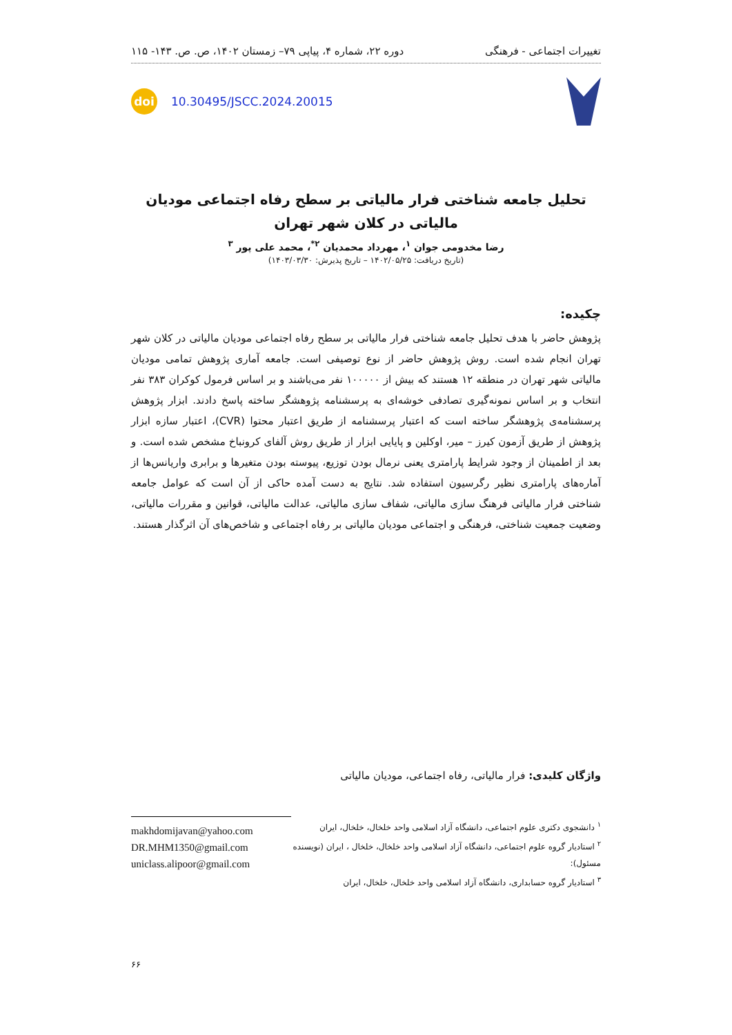تغییرات اجتماعی - فرهنگی دوره ۲۲، شماره ۴، پیاپی ۷۹– زمستان ۱۴۰۲، ص. ص. ۱۴۳- ۱۱۵
doi
10.30495/JSCC.2024.20015
تحلیل جامعه شناختی فرار مالیاتی بر سطح رفاه اجتماعی مودیان مالیاتی در کلان شهر تهران
رضا مخدومی جوان <sup>۱</sup>، مهرداد محمدیان <sup>۲*</sup>، محمد علی پور <sup>۳</sup>
(تاریخ دریافت: ۱۴۰۲/۰۵/۲۵ – تاریخ پذیرش: ۱۴۰۳/۰۳/۳۰)
چکیده:
پژوهش حاضر با هدف تحلیل جامعه شناختی فرار مالیاتی بر سطح رفاه اجتماعی مودیان مالیاتی در کلان شهر تهران انجام شده است. روش پژوهش حاضر از نوع توصیفی است. جامعه آماری پژوهش تمامی مودیان مالیاتی شهر تهران در منطقه ۱۲ هستند که بیش از ۱۰۰۰۰۰ نفر می‌باشند و بر اساس فرمول کوکران ۳۸۳ نفر انتخاب و بر اساس نمونه‌گیری تصادفی خوشه‌ای به پرسشنامه پژوهشگر ساخته پاسخ دادند. ابزار پژوهش پرسشنامه‌ی پژوهشگر ساخته است که اعتبار پرسشنامه از طریق اعتبار محتوا (CVR)، اعتبار سازه ابزار پژوهش از طریق آزمون کیرز – میر، اوکلین و پایایی ابزار از طریق روش آلفای کرونباخ مشخص شده است. و بعد از اطمینان از وجود شرایط پارامتری یعنی نرمال بودن توزیع، پیوسته بودن متغیرها و برابری واریانس‌ها از آماره‌های پارامتری نظیر رگرسیون استفاده شد. نتایج به دست آمده حاکی از آن است که عوامل جامعه شناختی فرار مالیاتی فرهنگ سازی مالیاتی، شفاف سازی مالیاتی، عدالت مالیاتی، قوانین و مقررات مالیاتی، وضعیت جمعیت شناختی، فرهنگی و اجتماعی مودیان مالیاتی بر رفاه اجتماعی و شاخص‌های آن اثرگذار هستند.
واژگان کلیدی: فرار مالیاتی، رفاه اجتماعی، مودیان مالیاتی
<sup>۱</sup> دانشجوی دکتری علوم اجتماعی، دانشگاه آزاد اسلامی واحد خلخال، خلخال، ایران
<sup>۲</sup> استادیار گروه علوم اجتماعی، دانشگاه آزاد اسلامی واحد خلخال، خلخال ، ایران (نویسنده مسئول):
<sup>۳</sup> استادیار گروه حسابداری، دانشگاه آزاد اسلامی واحد خلخال، خلخال، ایران
makhdomijavan@yahoo.com
DR.MHM1350@gmail.com
uniclass.alipoor@gmail.com
۶۶